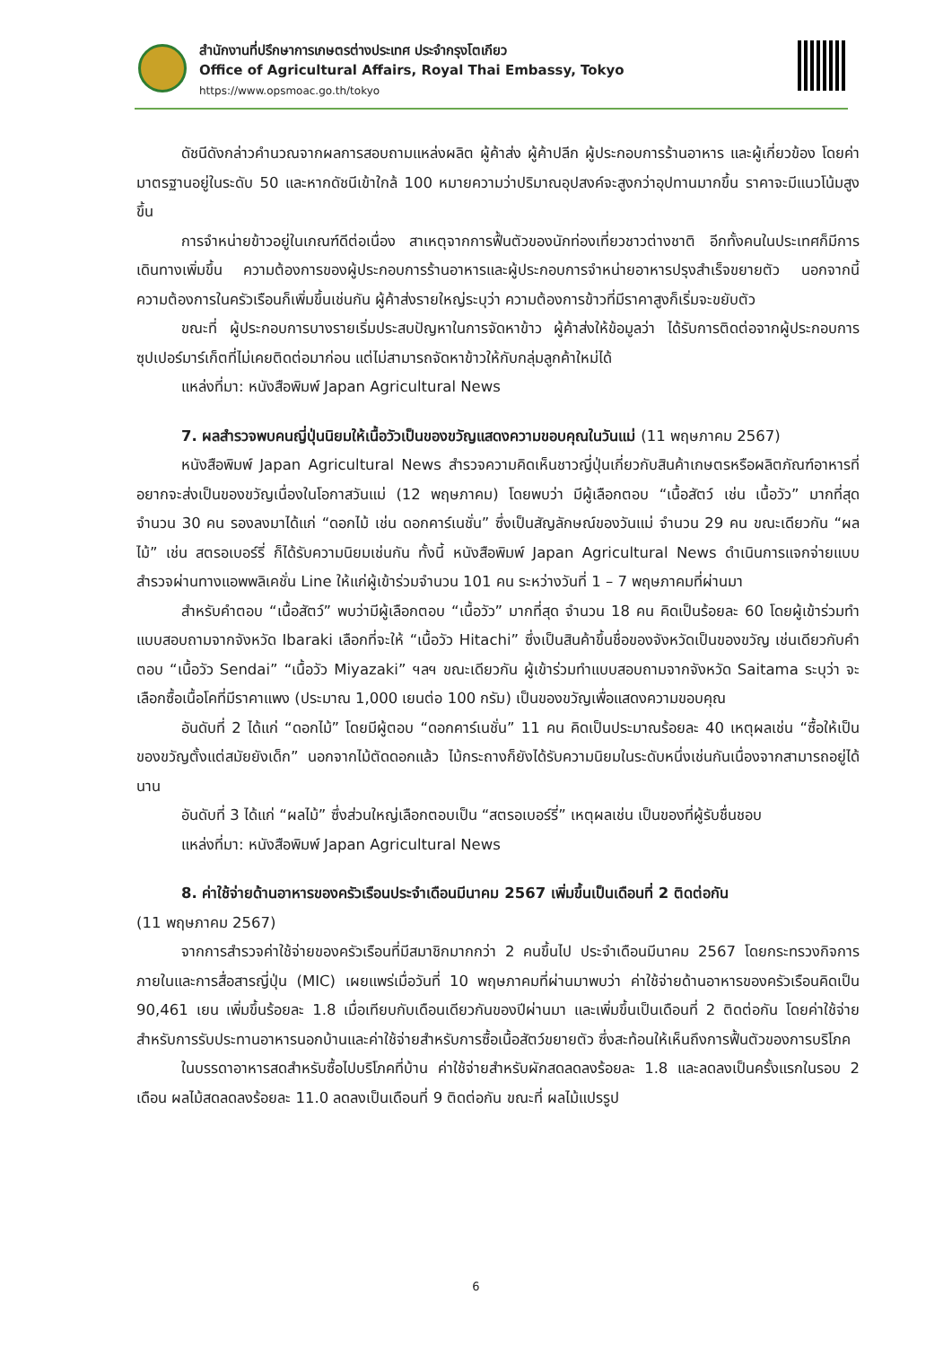สำนักงานที่ปรึกษาการเกษตรต่างประเทศ ประจำกรุงโตเกียว
Office of Agricultural Affairs, Royal Thai Embassy, Tokyo
https://www.opsmoac.go.th/tokyo
ดัชนีดังกล่าวคำนวณจากผลการสอบถามแหล่งผลิต ผู้ค้าส่ง ผู้ค้าปลีก ผู้ประกอบการร้านอาหาร และผู้เกี่ยวข้อง โดยค่ามาตรฐานอยู่ในระดับ 50 และหากดัชนีเข้าใกล้ 100 หมายความว่าปริมาณอุปสงค์จะสูงกว่าอุปทานมากขึ้น ราคาจะมีแนวโน้มสูงขึ้น
การจำหน่ายข้าวอยู่ในเกณฑ์ดีต่อเนื่อง สาเหตุจากการฟื้นตัวของนักท่องเที่ยวชาวต่างชาติ อีกทั้งคนในประเทศก็มีการเดินทางเพิ่มขึ้น ความต้องการของผู้ประกอบการร้านอาหารและผู้ประกอบการจำหน่ายอาหารปรุงสำเร็จขยายตัว นอกจากนี้ ความต้องการในครัวเรือนก็เพิ่มขึ้นเช่นกัน ผู้ค้าส่งรายใหญ่ระบุว่า ความต้องการข้าวที่มีราคาสูงก็เริ่มจะขยับตัว
ขณะที่ ผู้ประกอบการบางรายเริ่มประสบปัญหาในการจัดหาข้าว ผู้ค้าส่งให้ข้อมูลว่า ได้รับการติดต่อจากผู้ประกอบการซุปเปอร์มาร์เก็ตที่ไม่เคยติดต่อมาก่อน แต่ไม่สามารถจัดหาข้าวให้กับกลุ่มลูกค้าใหม่ได้
แหล่งที่มา: หนังสือพิมพ์ Japan Agricultural News
7. ผลสำรวจพบคนญี่ปุ่นนิยมให้เนื้อวัวเป็นของขวัญแสดงความขอบคุณในวันแม่ (11 พฤษภาคม 2567)
หนังสือพิมพ์ Japan Agricultural News สำรวจความคิดเห็นชาวญี่ปุ่นเกี่ยวกับสินค้าเกษตรหรือผลิตภัณฑ์อาหารที่อยากจะส่งเป็นของขวัญเนื่องในโอกาสวันแม่ (12 พฤษภาคม) โดยพบว่า มีผู้เลือกตอบ “เนื้อสัตว์ เช่น เนื้อวัว” มากที่สุด จำนวน 30 คน รองลงมาได้แก่ “ดอกไม้ เช่น ดอกคาร์เนชั่น” ซึ่งเป็นสัญลักษณ์ของวันแม่ จำนวน 29 คน ขณะเดียวกัน “ผลไม้” เช่น สตรอเบอร์รี่ ก็ได้รับความนิยมเช่นกัน ทั้งนี้ หนังสือพิมพ์ Japan Agricultural News ดำเนินการแจกจ่ายแบบสำรวจผ่านทางแอพพลิเคชั่น Line ให้แก่ผู้เข้าร่วมจำนวน 101 คน ระหว่างวันที่ 1 – 7 พฤษภาคมที่ผ่านมา
สำหรับคำตอบ “เนื้อสัตว์” พบว่ามีผู้เลือกตอบ “เนื้อวัว” มากที่สุด จำนวน 18 คน คิดเป็นร้อยละ 60 โดยผู้เข้าร่วมทำแบบสอบถามจากจังหวัด Ibaraki เลือกที่จะให้ “เนื้อวัว Hitachi” ซึ่งเป็นสินค้าขึ้นชื่อของจังหวัดเป็นของขวัญ เช่นเดียวกับคำตอบ “เนื้อวัว Sendai” “เนื้อวัว Miyazaki” ฯลฯ ขณะเดียวกัน ผู้เข้าร่วมทำแบบสอบถามจากจังหวัด Saitama ระบุว่า จะเลือกซื้อเนื้อโคที่มีราคาแพง (ประมาณ 1,000 เยนต่อ 100 กรัม) เป็นของขวัญเพื่อแสดงความขอบคุณ
อันดับที่ 2 ได้แก่ “ดอกไม้” โดยมีผู้ตอบ “ดอกคาร์เนชั่น” 11 คน คิดเป็นประมาณร้อยละ 40 เหตุผลเช่น “ซื้อให้เป็นของขวัญตั้งแต่สมัยยังเด็ก” นอกจากไม้ตัดดอกแล้ว ไม้กระถางก็ยังได้รับความนิยมในระดับหนึ่งเช่นกันเนื่องจากสามารถอยู่ได้นาน
อันดับที่ 3 ได้แก่ “ผลไม้” ซึ่งส่วนใหญ่เลือกตอบเป็น “สตรอเบอร์รี่” เหตุผลเช่น เป็นของที่ผู้รับชื่นชอบ
แหล่งที่มา: หนังสือพิมพ์ Japan Agricultural News
8. ค่าใช้จ่ายด้านอาหารของครัวเรือนประจำเดือนมีนาคม 2567 เพิ่มขึ้นเป็นเดือนที่ 2 ติดต่อกัน
(11 พฤษภาคม 2567)
จากการสำรวจค่าใช้จ่ายของครัวเรือนที่มีสมาชิกมากกว่า 2 คนขึ้นไป ประจำเดือนมีนาคม 2567 โดยกระทรวงกิจการภายในและการสื่อสารญี่ปุ่น (MIC) เผยแพร่เมื่อวันที่ 10 พฤษภาคมที่ผ่านมาพบว่า ค่าใช้จ่ายด้านอาหารของครัวเรือนคิดเป็น 90,461 เยน เพิ่มขึ้นร้อยละ 1.8 เมื่อเทียบกับเดือนเดียวกันของปีผ่านมา และเพิ่มขึ้นเป็นเดือนที่ 2 ติดต่อกัน โดยค่าใช้จ่ายสำหรับการรับประทานอาหารนอกบ้านและค่าใช้จ่ายสำหรับการซื้อเนื้อสัตว์ขยายตัว ซึ่งสะท้อนให้เห็นถึงการฟื้นตัวของการบริโภค
ในบรรดาอาหารสดสำหรับซื้อไปบริโภคที่บ้าน ค่าใช้จ่ายสำหรับผักสดลดลงร้อยละ 1.8 และลดลงเป็นครั้งแรกในรอบ 2 เดือน ผลไม้สดลดลงร้อยละ 11.0 ลดลงเป็นเดือนที่ 9 ติดต่อกัน ขณะที่ ผลไม้แปรรูป
6